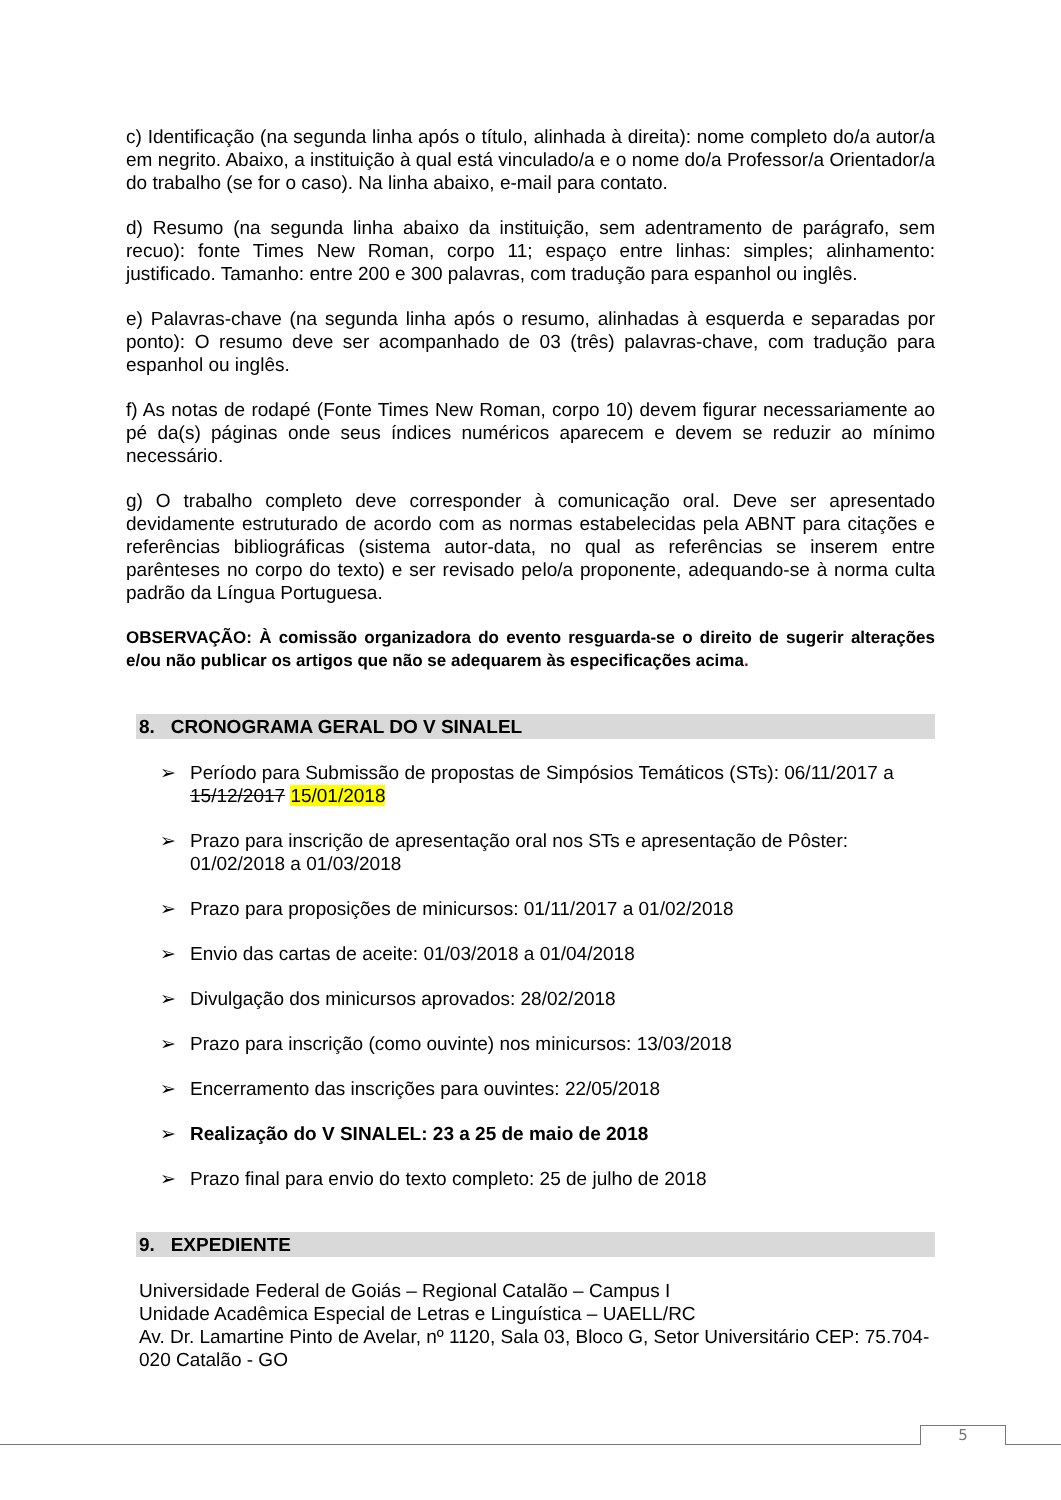c) Identificação (na segunda linha após o título, alinhada à direita): nome completo do/a autor/a em negrito. Abaixo, a instituição à qual está vinculado/a e o nome do/a Professor/a Orientador/a do trabalho (se for o caso). Na linha abaixo, e-mail para contato.
d) Resumo (na segunda linha abaixo da instituição, sem adentramento de parágrafo, sem recuo): fonte Times New Roman, corpo 11; espaço entre linhas: simples; alinhamento: justificado. Tamanho: entre 200 e 300 palavras, com tradução para espanhol ou inglês.
e) Palavras-chave (na segunda linha após o resumo, alinhadas à esquerda e separadas por ponto): O resumo deve ser acompanhado de 03 (três) palavras-chave, com tradução para espanhol ou inglês.
f) As notas de rodapé (Fonte Times New Roman, corpo 10) devem figurar necessariamente ao pé da(s) páginas onde seus índices numéricos aparecem e devem se reduzir ao mínimo necessário.
g) O trabalho completo deve corresponder à comunicação oral. Deve ser apresentado devidamente estruturado de acordo com as normas estabelecidas pela ABNT para citações e referências bibliográficas (sistema autor-data, no qual as referências se inserem entre parênteses no corpo do texto) e ser revisado pelo/a proponente, adequando-se à norma culta padrão da Língua Portuguesa.
OBSERVAÇÃO: À comissão organizadora do evento resguarda-se o direito de sugerir alterações e/ou não publicar os artigos que não se adequarem às especificações acima.
8. CRONOGRAMA GERAL DO V SINALEL
➢ Período para Submissão de propostas de Simpósios Temáticos (STs): 06/11/2017 a 15/12/2017 15/01/2018
➢ Prazo para inscrição de apresentação oral nos STs e apresentação de Pôster: 01/02/2018 a 01/03/2018
➢ Prazo para proposições de minicursos: 01/11/2017 a 01/02/2018
➢ Envio das cartas de aceite: 01/03/2018 a 01/04/2018
➢ Divulgação dos minicursos aprovados: 28/02/2018
➢ Prazo para inscrição (como ouvinte) nos minicursos: 13/03/2018
➢ Encerramento das inscrições para ouvintes: 22/05/2018
➢ Realização do V SINALEL: 23 a 25 de maio de 2018
➢ Prazo final para envio do texto completo: 25 de julho de 2018
9. EXPEDIENTE
Universidade Federal de Goiás – Regional Catalão – Campus I
Unidade Acadêmica Especial de Letras e Linguística – UAELL/RC
Av. Dr. Lamartine Pinto de Avelar, nº 1120, Sala 03, Bloco G, Setor Universitário CEP: 75.704-020 Catalão - GO
5